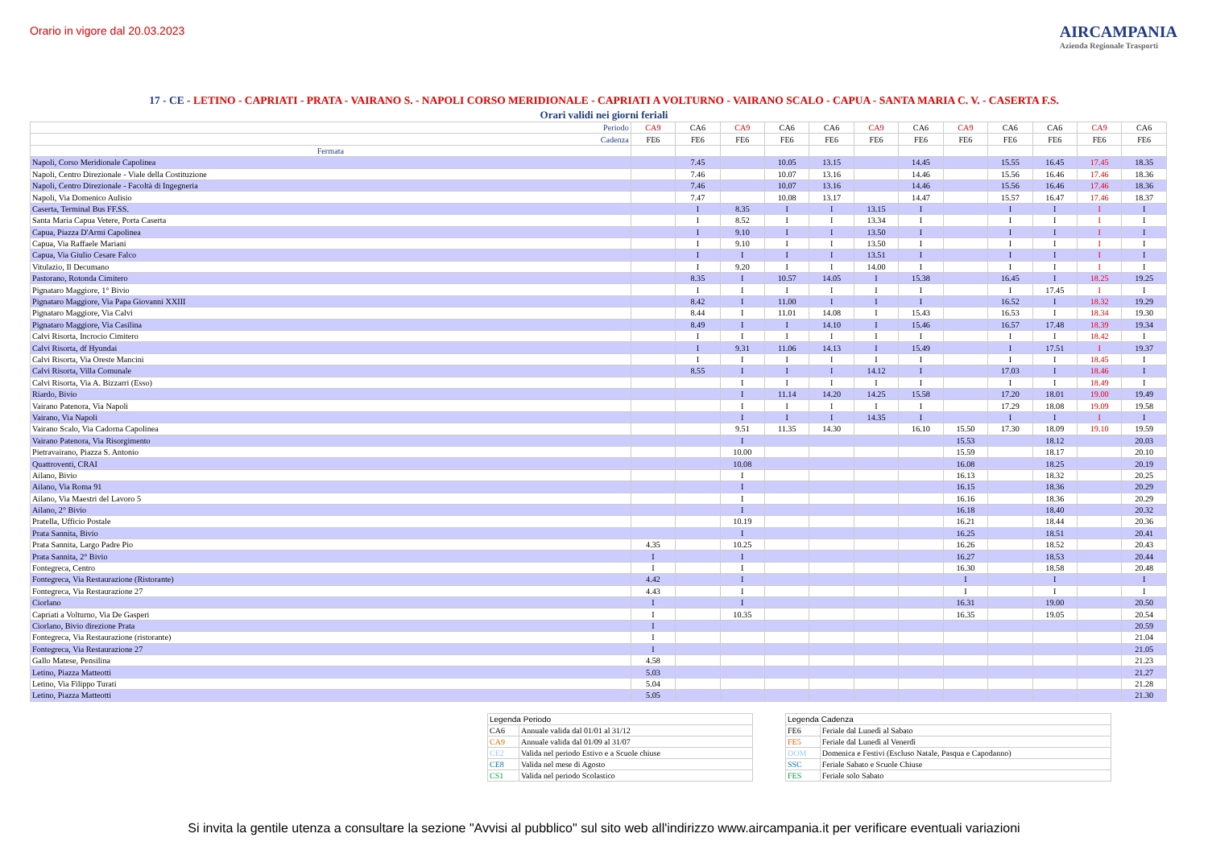Orario in vigore dal 20.03.2023
AIRCAMPANIA
Azienda Regionale Trasporti
17 - CE - LETINO - CAPRIATI - PRATA - VAIRANO S. - NAPOLI CORSO MERIDIONALE - CAPRIATI A VOLTURNO - VAIRANO SCALO - CAPUA - SANTA MARIA C. V. - CASERTA F.S.
Orari validi nei giorni feriali
| Periodo | CA9 | CA6 | CA9 | CA6 | CA6 | CA9 | CA6 | CA9 | CA6 | CA6 | CA9 | CA6 |
| --- | --- | --- | --- | --- | --- | --- | --- | --- | --- | --- | --- | --- |
| Cadenza | FE6 | FE6 | FE6 | FE6 | FE6 | FE6 | FE6 | FE6 | FE6 | FE6 | FE6 | FE6 |
| Fermata | | | | | | | | | | | | |
| Napoli, Corso Meridionale Capolinea | | 7.45 | | 10.05 | 13.15 | | 14.45 | | 15.55 | 16.45 | 17.45 | 18.35 |
| Napoli, Centro Direzionale - Viale della Costituzione | | 7.46 | | 10.07 | 13.16 | | 14.46 | | 15.56 | 16.46 | 17.46 | 18.36 |
| Napoli, Centro Direzionale - Facoltà di Ingegneria | | 7.46 | | 10.07 | 13.16 | | 14.46 | | 15.56 | 16.46 | 17.46 | 18.36 |
| Napoli, Via Domenico Aulisio | | 7.47 | | 10.08 | 13.17 | | 14.47 | | 15.57 | 16.47 | 17.46 | 18.37 |
| Caserta, Terminal Bus FF.SS. | | I | 8.35 | I | I | 13.15 | I | | I | I | I | I |
| Santa Maria Capua Vetere, Porta Caserta | | I | 8.52 | I | I | 13.34 | I | | I | I | I | I |
| Capua, Piazza D'Armi Capolinea | | I | 9.10 | I | I | 13.50 | I | | I | I | I | I |
| Capua, Via Raffaele Mariani | | I | 9.10 | I | I | 13.50 | I | | I | I | I | I |
| Capua, Via Giulio Cesare Falco | | I | I | I | I | 13.51 | I | | I | I | I | I |
| Vitulazio, Il Decumano | | I | 9.20 | I | I | 14.00 | I | | I | I | I | I |
| Pastorano, Rotonda Cimitero | | 8.35 | I | 10.57 | 14.05 | I | 15.38 | | 16.45 | I | 18.25 | 19.25 |
| Pignataro Maggiore, 1° Bivio | | I | I | I | I | I | I | | I | 17.45 | I | I |
| Pignataro Maggiore, Via Papa Giovanni XXIII | | 8.42 | I | 11.00 | I | I | I | | 16.52 | I | 18.32 | 19.29 |
| Pignataro Maggiore, Via Calvi | | 8.44 | I | 11.01 | 14.08 | I | 15.43 | | 16.53 | I | 18.34 | 19.30 |
| Pignataro Maggiore, Via Casilina | | 8.49 | I | I | 14.10 | I | 15.46 | | 16.57 | 17.48 | 18.39 | 19.34 |
| Calvi Risorta, Incrocio Cimitero | | I | I | I | I | I | I | | I | I | 18.42 | I |
| Calvi Risorta, df Hyundai | | I | 9.31 | 11.06 | 14.13 | I | 15.49 | | I | 17.51 | I | 19.37 |
| Calvi Risorta, Via Oreste Mancini | | I | I | I | I | I | I | | I | I | 18.45 | I |
| Calvi Risorta, Villa Comunale | | 8.55 | I | I | I | 14.12 | I | | 17.03 | I | 18.46 | I |
| Calvi Risorta, Via A. Bizzarri (Esso) | | | I | I | I | I | I | | I | I | 18.49 | I |
| Riardo, Bivio | | | I | 11.14 | 14.20 | 14.25 | 15.58 | | 17.20 | 18.01 | 19.00 | 19.49 |
| Vairano Patenora, Via Napoli | | | I | I | I | I | I | | 17.29 | 18.08 | 19.09 | 19.58 |
| Vairano, Via Napoli | | | I | I | I | 14.35 | I | | I | I | I | I |
| Vairano Scalo, Via Cadorna Capolinea | | | 9.51 | 11.35 | 14.30 | | 16.10 | 15.50 | 17.30 | 18.09 | 19.10 | 19.59 |
| Vairano Patenora, Via Risorgimento | | | I | | | | | 15.53 | | 18.12 | | 20.03 |
| Pietravairano, Piazza S. Antonio | | | 10.00 | | | | | 15.59 | | 18.17 | | 20.10 |
| Quattroventi, CRAI | | | 10.08 | | | | | 16.08 | | 18.25 | | 20.19 |
| Ailano, Bivio | | | I | | | | | 16.13 | | 18.32 | | 20.25 |
| Ailano, Via Roma 91 | | | I | | | | | 16.15 | | 18.36 | | 20.29 |
| Ailano, Via Maestri del Lavoro 5 | | | I | | | | | 16.16 | | 18.36 | | 20.29 |
| Ailano, 2° Bivio | | | I | | | | | 16.18 | | 18.40 | | 20.32 |
| Pratella, Ufficio Postale | | | 10.19 | | | | | 16.21 | | 18.44 | | 20.36 |
| Prata Sannita, Bivio | | | I | | | | | 16.25 | | 18.51 | | 20.41 |
| Prata Sannita, Largo Padre Pio | 4.35 | | 10.25 | | | | | 16.26 | | 18.52 | | 20.43 |
| Prata Sannita, 2° Bivio | I | | I | | | | | 16.27 | | 18.53 | | 20.44 |
| Fontegreca, Centro | I | | I | | | | | 16.30 | | 18.58 | | 20.48 |
| Fontegreca, Via Restaurazione (Ristorante) | 4.42 | | I | | | | | I | | I | | I |
| Fontegreca, Via Restaurazione 27 | 4.43 | | I | | | | | I | | I | | I |
| Ciorlano | I | | I | | | | | 16.31 | | 19.00 | | 20.50 |
| Capriati a Volturno, Via De Gasperi | I | | 10.35 | | | | | 16.35 | | 19.05 | | 20.54 |
| Ciorlano, Bivio direzione Prata | I | | | | | | | | | | | 20.59 |
| Fontegreca, Via Restaurazione (ristorante) | I | | | | | | | | | | | 21.04 |
| Fontegreca, Via Restaurazione 27 | I | | | | | | | | | | | 21.05 |
| Gallo Matese, Pensilina | 4.58 | | | | | | | | | | | 21.23 |
| Letino, Piazza Matteotti | 5.03 | | | | | | | | | | | 21.27 |
| Letino, Via Filippo Turati | 5.04 | | | | | | | | | | | 21.28 |
| Letino, Piazza Matteotti | 5.05 | | | | | | | | | | | 21.30 |
| Legenda Periodo | |
| CA6 | Annuale valida dal 01/01 al 31/12 |
| CA9 | Annuale valida dal 01/09 al 31/07 |
| CE2 | Valida nel periodo Estivo e a Scuole chiuse |
| CE8 | Valida nel mese di Agosto |
| CS1 | Valida nel periodo Scolastico |
| Legenda Cadenza | |
| FE6 | Feriale dal Lunedì al Sabato |
| FE5 | Feriale dal Lunedì al Venerdì |
| DOM | Domenica e Festivi (Escluso Natale, Pasqua e Capodanno) |
| SSC | Feriale Sabato e Scuole Chiuse |
| FES | Feriale solo Sabato |
Si invita la gentile utenza a consultare la sezione "Avvisi al pubblico" sul sito web all'indirizzo www.aircampania.it per verificare eventuali variazioni